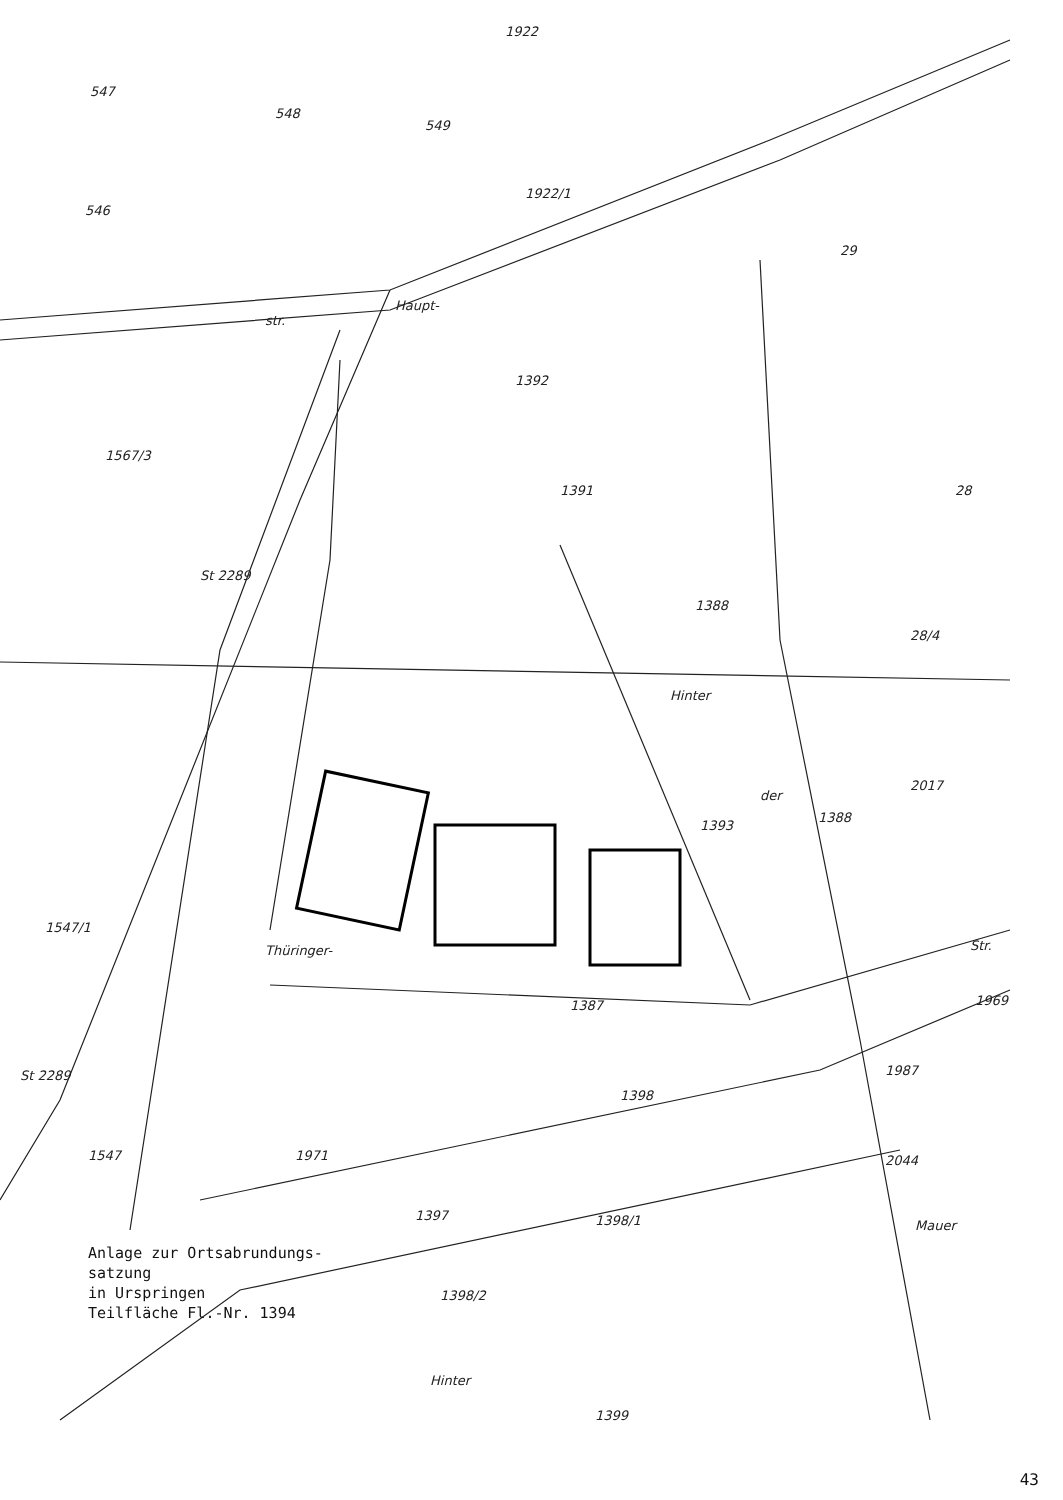547
548
549
1922
1922/1
546
29
Haupt-
str.
1392
1567/3
1391
28
St 2289
1388
28/4
Hinter
der
1388
1393
2017
1547/1
Thüringer-
Str.
1387
1969
St 2289
1987
1398
1547
1971
2044
1397
1398/1
Mauer
1398/2
Hinter
1399
Anlage zur Ortsabrundungs-
satzung
in Urspringen
Teilfläche Fl.-Nr. 1394
43